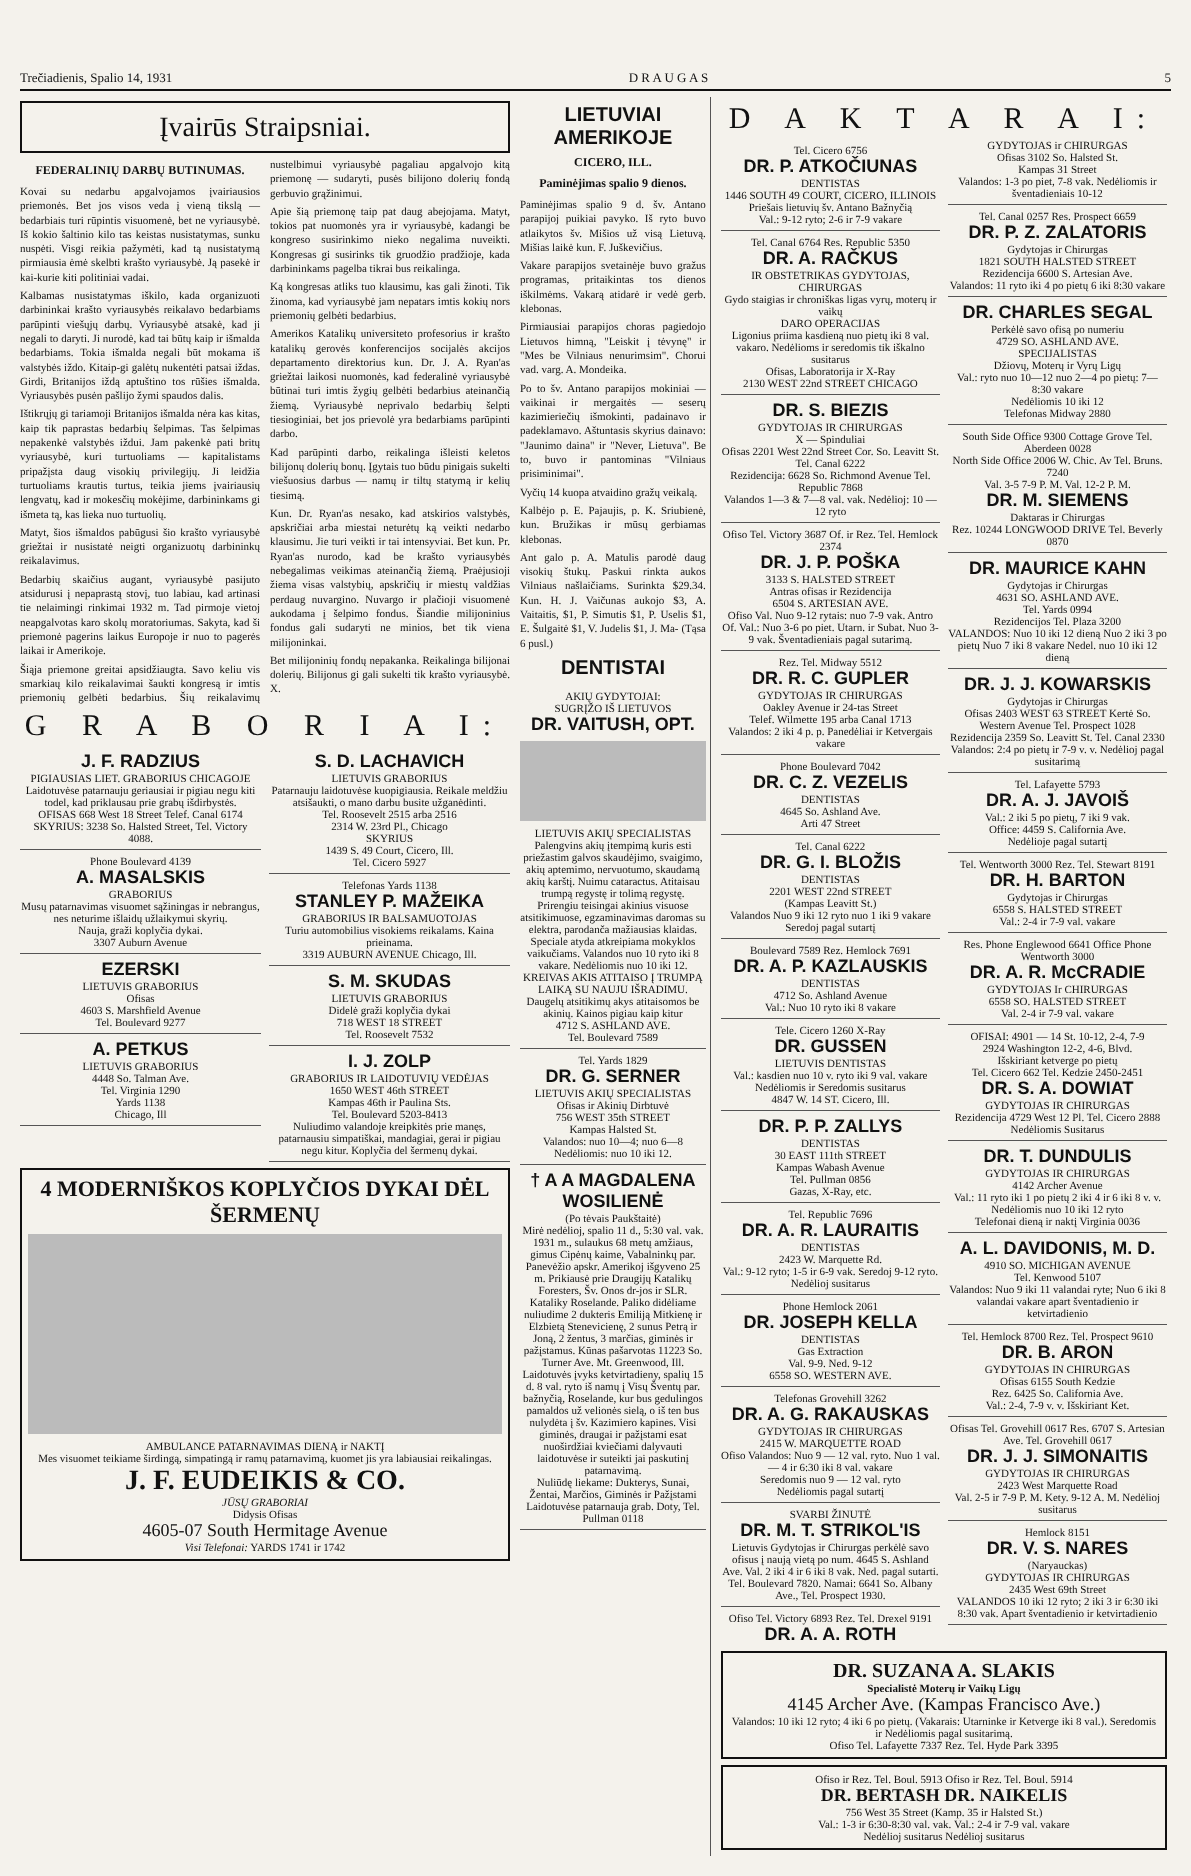Trečiadienis, Spalio 14, 1931 D R A U G A S 5
Įvairūs Straipsniai.
FEDERALINIŲ DARBŲ BUTINUMAS.
Kovai su nedarbu apgalvojamos įvairiausios priemonės. Bet jos visos veda į vieną tikslą — bedarbiais turi rūpintis visuomenė, bet ne vyriausybė. Iš kokio šaltinio kilo tas keistas nusistatymas, sunku nuspėti. Visgi reikia pažymėti, kad tą nusistatymą pirmiausia ėmė skelbti krašto vyriausybė. Ją pasekė ir kai-kurie kiti politiniai vadai.
Kalbamas nusistatymas iškilo, kada organizuoti darbininkai krašto vyriausybės reikalavo bedarbiams parūpinti viešųjų darbų. Vyriausybė atsakė, kad ji negali to daryti. Ji nurodė, kad tai būtų kaip ir išmalda bedarbiams. Tokia išmalda negali būt mokama iš valstybės iždo. Kitaip-gi galėtų nukentėti patsai iždas. Girdi, Britanijos iždą aptuštino tos rūšies išmalda. Vyriausybės pusėn pašlijo žymi spaudos dalis.
Ištikrųjų gi tariamoji Britanijos išmalda nėra kas kitas, kaip tik paprastas bedarbių šelpimas. Tas šelpimas nepakenkė valstybės iždui. Jam pakenkė pati britų vyriausybė, kuri turtuoliams — kapitalistams pripažįsta daug visokių privilegijų. Ji leidžia turtuoliams krautis turtus, teikia jiems įvairiausių lengvatų, kad ir mokesčių mokėjime, darbininkams gi išmeta tą, kas lieka nuo turtuolių.
Matyt, šios išmaldos pabūgusi šio krašto vyriausybė griežtai ir nusistatė neigti organizuotų darbininkų reikalavimus.
Bedarbių skaičius augant, vyriausybė pasijuto atsidurusi į nepaprastą stovį, tuo labiau, kad artinasi tie nelaimingi rinkimai 1932 m. Tad pirmoje vietoj neapgalvotas karo skolų moratoriumas. Sakyta, kad ši priemonė pagerins laikus Europoje ir nuo to pagerės laikai ir Amerikoje.
Šiąja priemone greitai apsidžiaugta. Savo keliu vis smarkiaų kilo reikalavimai šaukti kongresą ir imtis priemonių gelbėti bedarbius. Šių reikalavimų nustelbimui vyriausybė pagaliau apgalvojo kitą priemonę — sudaryti, pusės bilijono dolerių fondą gerbuvio grąžinimui.
Apie šią priemonę taip pat daug abejojama. Matyt, tokios pat nuomonės yra ir vyriausybė, kadangi be kongreso susirinkimo nieko negalima nuveikti. Kongresas gi susirinks tik gruodžio pradžioje, kada darbininkams pagelba tikrai bus reikalinga.
Ką kongresas atliks tuo klausimu, kas gali žinoti. Tik žinoma, kad vyriausybė jam nepatars imtis kokių nors priemonių gelbėti bedarbius.
Amerikos Katalikų universiteto profesorius ir krašto katalikų gerovės konferencijos socijalės akcijos departamento direktorius kun. Dr. J. A. Ryan'as griežtai laikosi nuomonės, kad federalinė vyriausybė būtinai turi imtis žygių gelbėti bedarbius ateinančią žiemą. Vyriausybė neprivalo bedarbių šelpti tiesioginiai, bet jos prievolė yra bedarbiams parūpinti darbo.
Kad parūpinti darbo, reikalinga išleisti keletos bilijonų dolerių bonų. Įgytais tuo būdu pinigais sukelti viešuosius darbus — namų ir tiltų statymą ir kelių tiesimą.
Kun. Dr. Ryan'as nesako, kad atskirios valstybės, apskričiai arba miestai neturėtų ką veikti nedarbo klausimu. Jie turi veikti ir tai intensyviai. Bet kun. Pr. Ryan'as nurodo, kad be krašto vyriausybės nebegalimas veikimas ateinančią žiemą. Praėjusioji žiema visas valstybių, apskričių ir miestų valdžias perdaug nuvargino. Nuvargo ir plačioji visuomenė aukodama į šelpimo fondus. Šiandie milijoninius fondus gali sudaryti ne minios, bet tik viena milijoninkai.
Bet milijoninių fondų nepakanka. Reikalinga bilijonai dolerių. Bilijonus gi gali sukelti tik krašto vyriausybė. X.
G R A B O R I A I:
J. F. RADZIUS
PIGIAUSIAS LIET. GRABORIUS CHICAGOJE
Laidotuvėse patarnauju geriausiai ir pigiau negu kiti todel, kad priklausau prie grabų išdirbystės.
OFISAS 668 West 18 Street Telef. Canal 6174 SKYRIUS: 3238 So. Halsted Street, Tel. Victory 4088.
Phone Boulevard 4139
A. MASALSKIS
GRABORIUS
Musų patarnavimas visuomet sąžiningas ir nebrangus, nes neturime išlaidų užlaikymui skyrių.
Nauja, graži koplyčia dykai.
3307 Auburn Avenue
EZERSKI
LIETUVIS GRABORIUS
Ofisas
4603 S. Marshfield Avenue
Tel. Boulevard 9277
A. PETKUS
LIETUVIS GRABORIUS
4448 So. Talman Ave.
Tel. Virginia 1290
Yards 1138
Chicago, Ill
S. D. LACHAVICH
LIETUVIS GRABORIUS
Patarnauju laidotuvėse kuopigiausia. Reikale meldžiu atsišaukti, o mano darbu busite užganėdinti.
Tel. Roosevelt 2515 arba 2516
2314 W. 23rd Pl., Chicago
SKYRIUS
1439 S. 49 Court, Cicero, Ill.
Tel. Cicero 5927
Telefonas Yards 1138
STANLEY P. MAŽEIKA
GRABORIUS IR BALSAMUOTOJAS
Turiu automobilius visokiems reikalams. Kaina prieinama.
3319 AUBURN AVENUE Chicago, Ill.
S. M. SKUDAS
LIETUVIS GRABORIUS
Didelė graži koplyčia dykai
718 WEST 18 STREET
Tel. Roosevelt 7532
I. J. ZOLP
GRABORIUS IR LAIDOTUVIŲ VEDĖJAS
1650 WEST 46th STREET
Kampas 46th ir Paulina Sts.
Tel. Boulevard 5203-8413
Nuliudimo valandoje kreipkitės prie manęs, patarnausiu simpatiškai, mandagiai, gerai ir pigiau negu kitur. Koplyčia del šermenų dykai.
4 MODERNIŠKOS KOPLYČIOS DYKAI DĖL ŠERMENŲ
AMBULANCE PATARNAVIMAS DIENĄ ir NAKTĮ
Mes visuomet teikiame širdingą, simpatingą ir ramų patarnavimą, kuomet jis yra labiausiai reikalingas.
J. F. EUDEIKIS & CO.
JŪSŲ GRABORIAI
Didysis Ofisas
4605-07 South Hermitage Avenue
Visi Telefonai: YARDS 1741 ir 1742
LIETUVIAI AMERIKOJE
CICERO, ILL.
Paminėjimas spalio 9 dienos.
Paminėjimas spalio 9 d. šv. Antano parapijoj puikiai pavyko. Iš ryto buvo atlaikytos šv. Mišios už visą Lietuvą. Mišias laikė kun. F. Juškevičius.
Vakare parapijos svetainėje buvo gražus programas, pritaikintas tos dienos iškilmėms. Vakarą atidarė ir vedė gerb. klebonas.
Pirmiausiai parapijos choras pagiedojo Lietuvos himną, "Leiskit į tėvynę" ir "Mes be Vilniaus nenurimsim". Chorui vad. varg. A. Mondeika.
Po to šv. Antano parapijos mokiniai — vaikinai ir mergaitės — seserų kazimieriečių išmokinti, padainavo ir padeklamavo. Aštuntasis skyrius dainavo: "Jaunimo daina" ir "Never, Lietuva". Be to, buvo ir pantominas "Vilniaus prisiminimai".
Vyčių 14 kuopa atvaidino gražų veikalą.
Kalbėjo p. E. Pajaujis, p. K. Sriubienė, kun. Bružikas ir mūsų gerbiamas klebonas.
Ant galo p. A. Matulis parodė daug visokių štukų. Paskui rinkta aukos Vilniaus našlaičiams. Surinkta $29.34. Kun. H. J. Vaičunas aukojo $3, A. Vaitaitis, $1, P. Simutis $1, P. Uselis $1, E. Šulgaitė $1, V. Judelis $1, J. Ma- (Tąsa 6 pusl.)
DENTISTAI
AKIŲ GYDYTOJAI:
SUGRĮŽO IŠ LIETUVOS
DR. VAITUSH, OPT.
LIETUVIS AKIŲ SPECIALISTAS
Palengvins akių įtempimą kuris esti priežastim galvos skaudėjimo, svaigimo, akių aptemimo, nervuotumo, skaudamą akių karštį. Nuimu cataractus. Atitaisau trumpą regystę ir tolimą regystę. Prirengiu teisingai akinius visuose atsitikimuose, egzaminavimas daromas su elektra, parodanča mažiausias klaidas. Speciale atyda atkreipiama mokyklos vaikučiams. Valandos nuo 10 ryto iki 8 vakare. Nedėliomis nuo 10 iki 12.
KREIVAS AKIS ATITAISO Į TRUMPĄ LAIKĄ SU NAUJU IŠRADIMU. Daugelų atsitikimų akys atitaisomos be akinių. Kainos pigiau kaip kitur
4712 S. ASHLAND AVE.
Tel. Boulevard 7589
Tel. Yards 1829
DR. G. SERNER
LIETUVIS AKIŲ SPECIALISTAS
Ofisas ir Akinių Dirbtuvė
756 WEST 35th STREET
Kampas Halsted St.
Valandos: nuo 10—4; nuo 6—8 Nedėliomis: nuo 10 iki 12.
† A A MAGDALENA WOSILIENĖ
(Po tėvais Paukštaitė)
Mirė nedėlioj, spalio 11 d., 5:30 val. vak. 1931 m., sulaukus 68 metų amžiaus, gimus Cipėnų kaime, Vabalninkų par. Panevėžio apskr. Amerikoj išgyveno 25 m. Prikiausė prie Draugijų Katalikų Foresters, Šv. Onos dr-jos ir SLR. Kataliky Roselande. Paliko didėliame nuliudime 2 dukteris Emiliją Mitkienę ir Elzbietą Stenevicienę, 2 sunus Petrą ir Joną, 2 žentus, 3 marčias, giminės ir pažįstamus. Kūnas pašarvotas 11223 So. Turner Ave. Mt. Greenwood, Ill.
Laidotuvės įvyks ketvirtadieny, spalių 15 d. 8 val. ryto iš namų į Visų Šventų par. bažnyčią, Roselande, kur bus gedulingos pamaldos už velionės sielą, o iš ten bus nulydėta į šv. Kazimiero kapines. Visi giminės, draugai ir pažįstami esat nuoširdžiai kviečiami dalyvauti laidotuvėse ir suteikti jai paskutinį patarnavimą.
Nuliūdę liekame: Dukterys, Sunai, Žentai, Marčios, Giminės ir Pažįstami
Laidotuvėse patarnauja grab. Doty, Tel. Pullman 0118
D A K T A R A I:
Tel. Cicero 6756
DR. P. ATKOČIUNAS
DENTISTAS
1446 SOUTH 49 COURT, CICERO, ILLINOIS
Priešais lietuvių šv. Antano Bažnyčią
Val.: 9-12 ryto; 2-6 ir 7-9 vakare
Tel. Canal 6764 Res. Republic 5350
DR. A. RAČKUS
IR OBSTETRIKAS GYDYTOJAS, CHIRURGAS
Gydo staigias ir chroniškas ligas vyrų, moterų ir vaikų
DARO OPERACIJAS
Ligonius priima kasdieną nuo pietų iki 8 val. vakaro. Nedėlioms ir seredomis tik iškalno susitarus
Ofisas, Laboratorija ir X-Ray
2130 WEST 22nd STREET CHICAGO
DR. S. BIEZIS
GYDYTOJAS IR CHIRURGAS
X — Spinduliai
Ofisas 2201 West 22nd Street Cor. So. Leavitt St. Tel. Canal 6222
Rezidencija: 6628 So. Richmond Avenue Tel. Republic 7868
Valandos 1—3 & 7—8 val. vak. Nedėlioj: 10 — 12 ryto
Ofiso Tel. Victory 3687 Of. ir Rez. Tel. Hemlock 2374
DR. J. P. POŠKA
3133 S. HALSTED STREET
Antras ofisas ir Rezidencija
6504 S. ARTESIAN AVE.
Ofiso Val. Nuo 9-12 rytais: nuo 7-9 vak. Antro Of. Val.: Nuo 3-6 po piet. Utarn. ir Subat. Nuo 3-9 vak. Šventadieniais pagal sutarimą.
Rez. Tel. Midway 5512
DR. R. C. GUPLER
GYDYTOJAS IR CHIRURGAS
Oakley Avenue ir 24-tas Street
Telef. Wilmette 195 arba Canal 1713
Valandos: 2 iki 4 p. p. Panedėliai ir Ketvergais vakare
Phone Boulevard 7042
DR. C. Z. VEZELIS
DENTISTAS
4645 So. Ashland Ave.
Arti 47 Street
Tel. Canal 6222
DR. G. I. BLOŽIS
DENTISTAS
2201 WEST 22nd STREET
(Kampas Leavitt St.)
Valandos Nuo 9 iki 12 ryto nuo 1 iki 9 vakare
Seredoj pagal sutartį
Boulevard 7589 Rez. Hemlock 7691
DR. A. P. KAZLAUSKIS
DENTISTAS
4712 So. Ashland Avenue
Val.: Nuo 10 ryto iki 8 vakare
Tele. Cicero 1260 X-Ray
DR. GUSSEN
LIETUVIS DENTISTAS
Val.: kasdien nuo 10 v. ryto iki 9 val. vakare
Nedėliomis ir Seredomis susitarus
4847 W. 14 ST. Cicero, Ill.
DR. P. P. ZALLYS
DENTISTAS
30 EAST 111th STREET
Kampas Wabash Avenue
Tel. Pullman 0856
Gazas, X-Ray, etc.
Tel. Republic 7696
DR. A. R. LAURAITIS
DENTISTAS
2423 W. Marquette Rd.
Val.: 9-12 ryto; 1-5 ir 6-9 vak. Seredoj 9-12 ryto. Nedėlioj susitarus
Phone Hemlock 2061
DR. JOSEPH KELLA
DENTISTAS
Gas Extraction
Val. 9-9. Ned. 9-12
6558 SO. WESTERN AVE.
Telefonas Grovehill 3262
DR. A. G. RAKAUSKAS
GYDYTOJAS IR CHIRURGAS
2415 W. MARQUETTE ROAD
Ofiso Valandos: Nuo 9 — 12 val. ryto. Nuo 1 val. — 4 ir 6:30 iki 8 val. vakare
Seredomis nuo 9 — 12 val. ryto
Nedėliomis pagal sutartį
SVARBI ŽINUTĖ
DR. M. T. STRIKOL'IS
Lietuvis Gydytojas ir Chirurgas perkėlė savo ofisus į naują vietą po num. 4645 S. Ashland Ave. Val. 2 iki 4 ir 6 iki 8 vak. Ned. pagal sutarti. Tel. Boulevard 7820. Namai: 6641 So. Albany Ave., Tel. Prospect 1930.
Ofiso Tel. Victory 6893 Rez. Tel. Drexel 9191
DR. A. A. ROTH
GYDYTOJAS ir CHIRURGAS
Ofisas 3102 So. Halsted St.
Kampas 31 Street
Valandos: 1-3 po piet, 7-8 vak. Nedėliomis ir šventadieniais 10-12
Tel. Canal 0257 Res. Prospect 6659
DR. P. Z. ZALATORIS
Gydytojas ir Chirurgas
1821 SOUTH HALSTED STREET
Rezidencija 6600 S. Artesian Ave.
Valandos: 11 ryto iki 4 po pietų 6 iki 8:30 vakare
DR. CHARLES SEGAL
Perkėlė savo ofisą po numeriu
4729 SO. ASHLAND AVE.
SPECIJALISTAS
Džiovų, Moterų ir Vyrų Ligų
Val.: ryto nuo 10—12 nuo 2—4 po pietų: 7—8:30 vakare
Nedėliomis 10 iki 12
Telefonas Midway 2880
South Side Office 9300 Cottage Grove Tel. Aberdeen 0028
North Side Office 2006 W. Chic. Av Tel. Bruns. 7240
Val. 3-5 7-9 P. M. Val. 12-2 P. M.
DR. M. SIEMENS
Daktaras ir Chirurgas
Rez. 10244 LONGWOOD DRIVE Tel. Beverly 0870
DR. MAURICE KAHN
Gydytojas ir Chirurgas
4631 SO. ASHLAND AVE.
Tel. Yards 0994
Rezidencijos Tel. Plaza 3200
VALANDOS: Nuo 10 iki 12 dieną Nuo 2 iki 3 po pietų Nuo 7 iki 8 vakare Nedel. nuo 10 iki 12 dieną
DR. J. J. KOWARSKIS
Gydytojas ir Chirurgas
Ofisas 2403 WEST 63 STREET Kertė So. Western Avenue Tel. Prospect 1028
Rezidencija 2359 So. Leavitt St. Tel. Canal 2330
Valandos: 2:4 po pietų ir 7-9 v. v. Nedėlioj pagal susitarimą
Tel. Lafayette 5793
DR. A. J. JAVOIŠ
Val.: 2 iki 5 po pietų, 7 iki 9 vak.
Office: 4459 S. California Ave.
Nedėlioje pagal sutartį
Tel. Wentworth 3000 Rez. Tel. Stewart 8191
DR. H. BARTON
Gydytojas ir Chirurgas
6558 S. HALSTED STREET
Val.: 2-4 ir 7-9 val. vakare
Res. Phone Englewood 6641 Office Phone Wentworth 3000
DR. A. R. McCRADIE
GYDYTOJAS Ir CHIRURGAS
6558 SO. HALSTED STREET
Val. 2-4 ir 7-9 val. vakare
OFISAI: 4901 — 14 St. 10-12, 2-4, 7-9
2924 Washington 12-2, 4-6, Blvd.
Išskiriant ketverge po pietų
Tel. Cicero 662 Tel. Kedzie 2450-2451
DR. S. A. DOWIAT
GYDYTOJAS IR CHIRURGAS
Rezidencija 4729 West 12 Pl. Tel. Cicero 2888 Nedėliomis Susitarus
DR. T. DUNDULIS
GYDYTOJAS IR CHIRURGAS
4142 Archer Avenue
Val.: 11 ryto iki 1 po pietų 2 iki 4 ir 6 iki 8 v. v.
Nedėliomis nuo 10 iki 12 ryto
Telefonai dieną ir naktį Virginia 0036
A. L. DAVIDONIS, M. D.
4910 SO. MICHIGAN AVENUE
Tel. Kenwood 5107
Valandos: Nuo 9 iki 11 valandai ryte; Nuo 6 iki 8 valandai vakare apart šventadienio ir ketvirtadienio
Tel. Hemlock 8700 Rez. Tel. Prospect 9610
DR. B. ARON
GYDYTOJAS IN CHIRURGAS
Ofisas 6155 South Kedzie
Rez. 6425 So. California Ave.
Val.: 2-4, 7-9 v. v. Išskiriant Ket.
Ofisas Tel. Grovehill 0617 Res. 6707 S. Artesian Ave. Tel. Grovehill 0617
DR. J. J. SIMONAITIS
GYDYTOJAS IR CHIRURGAS
2423 West Marquette Road
Val. 2-5 ir 7-9 P. M. Kety. 9-12 A. M. Nedėlioj susitarus
Hemlock 8151
DR. V. S. NARES
(Naryauckas)
GYDYTOJAS IR CHIRURGAS
2435 West 69th Street
VALANDOS 10 iki 12 ryto; 2 iki 3 ir 6:30 iki 8:30 vak. Apart šventadienio ir ketvirtadienio
DR. SUZANA A. SLAKIS
Specialistė Moterų ir Vaikų Ligų
4145 Archer Ave. (Kampas Francisco Ave.)
Valandos: 10 iki 12 ryto; 4 iki 6 po pietų. (Vakarais: Utarninke ir Ketverge iki 8 val.). Seredomis ir Nedėliomis pagal susitarimą.
Ofiso Tel. Lafayette 7337 Rez. Tel. Hyde Park 3395
Ofiso ir Rez. Tel. Boul. 5913 Ofiso ir Rez. Tel. Boul. 5914
DR. BERTASH DR. NAIKELIS
756 West 35 Street (Kamp. 35 ir Halsted St.)
Val.: 1-3 ir 6:30-8:30 val. vak. Val.: 2-4 ir 7-9 val. vakare
Nedėlioj susitarus Nedėlioj susitarus